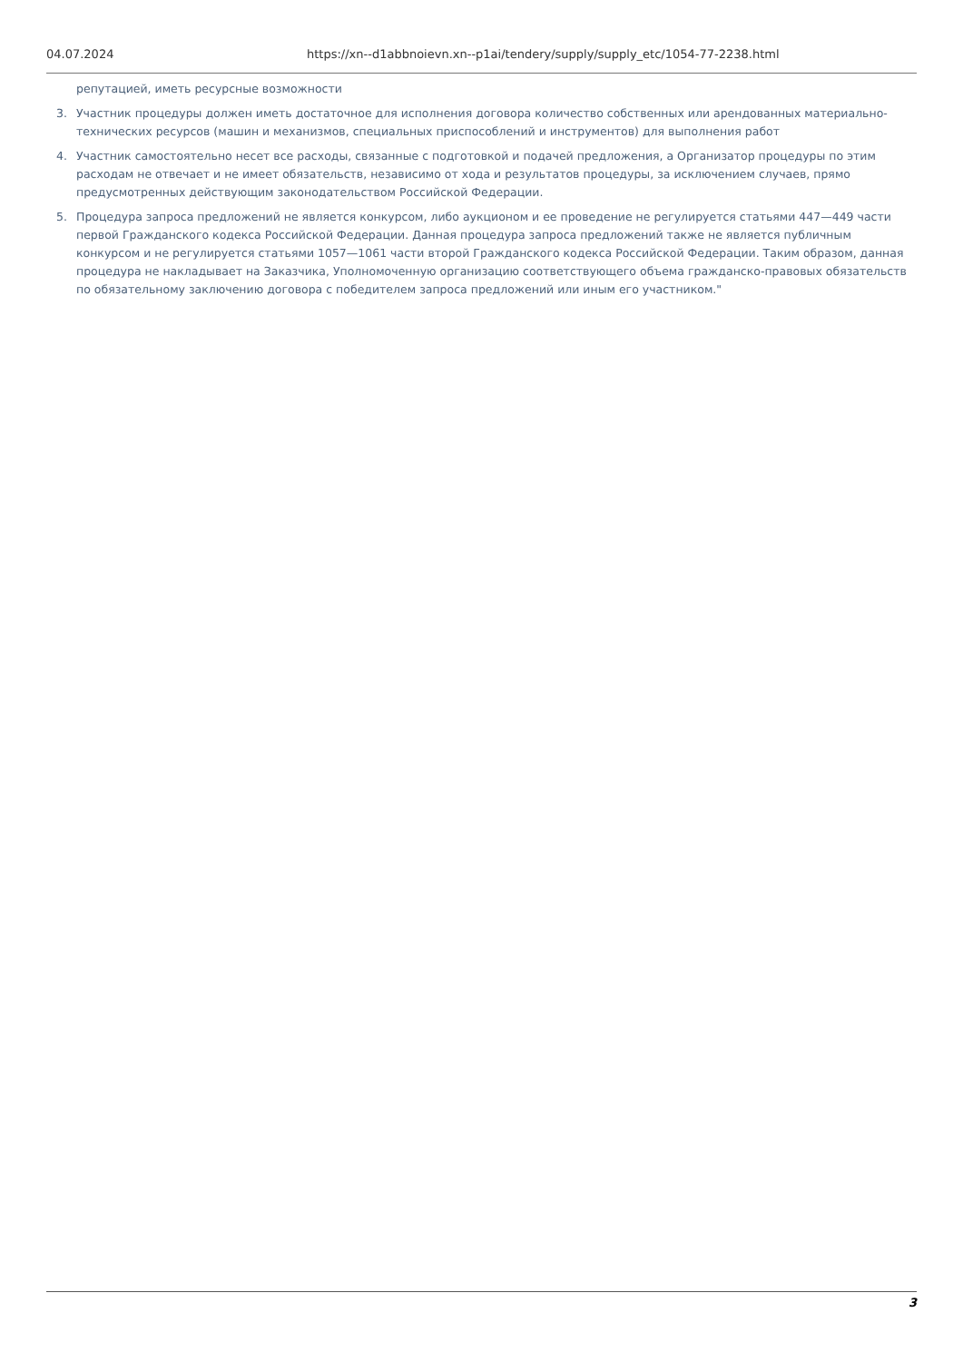04.07.2024 https://xn--d1abbnoievn.xn--p1ai/tendery/supply/supply_etc/1054-77-2238.html
репутацией, иметь ресурсные возможности
3. Участник процедуры должен иметь достаточное для исполнения договора количество собственных или арендованных материально-технических ресурсов (машин и механизмов, специальных приспособлений и инструментов) для выполнения работ
4. Участник самостоятельно несет все расходы, связанные с подготовкой и подачей предложения, а Организатор процедуры по этим расходам не отвечает и не имеет обязательств, независимо от хода и результатов процедуры, за исключением случаев, прямо предусмотренных действующим законодательством Российской Федерации.
5. Процедура запроса предложений не является конкурсом, либо аукционом и ее проведение не регулируется статьями 447—449 части первой Гражданского кодекса Российской Федерации. Данная процедура запроса предложений также не является публичным конкурсом и не регулируется статьями 1057—1061 части второй Гражданского кодекса Российской Федерации. Таким образом, данная процедура не накладывает на Заказчика, Уполномоченную организацию соответствующего объема гражданско-правовых обязательств по обязательному заключению договора с победителем запроса предложений или иным его участником."
3